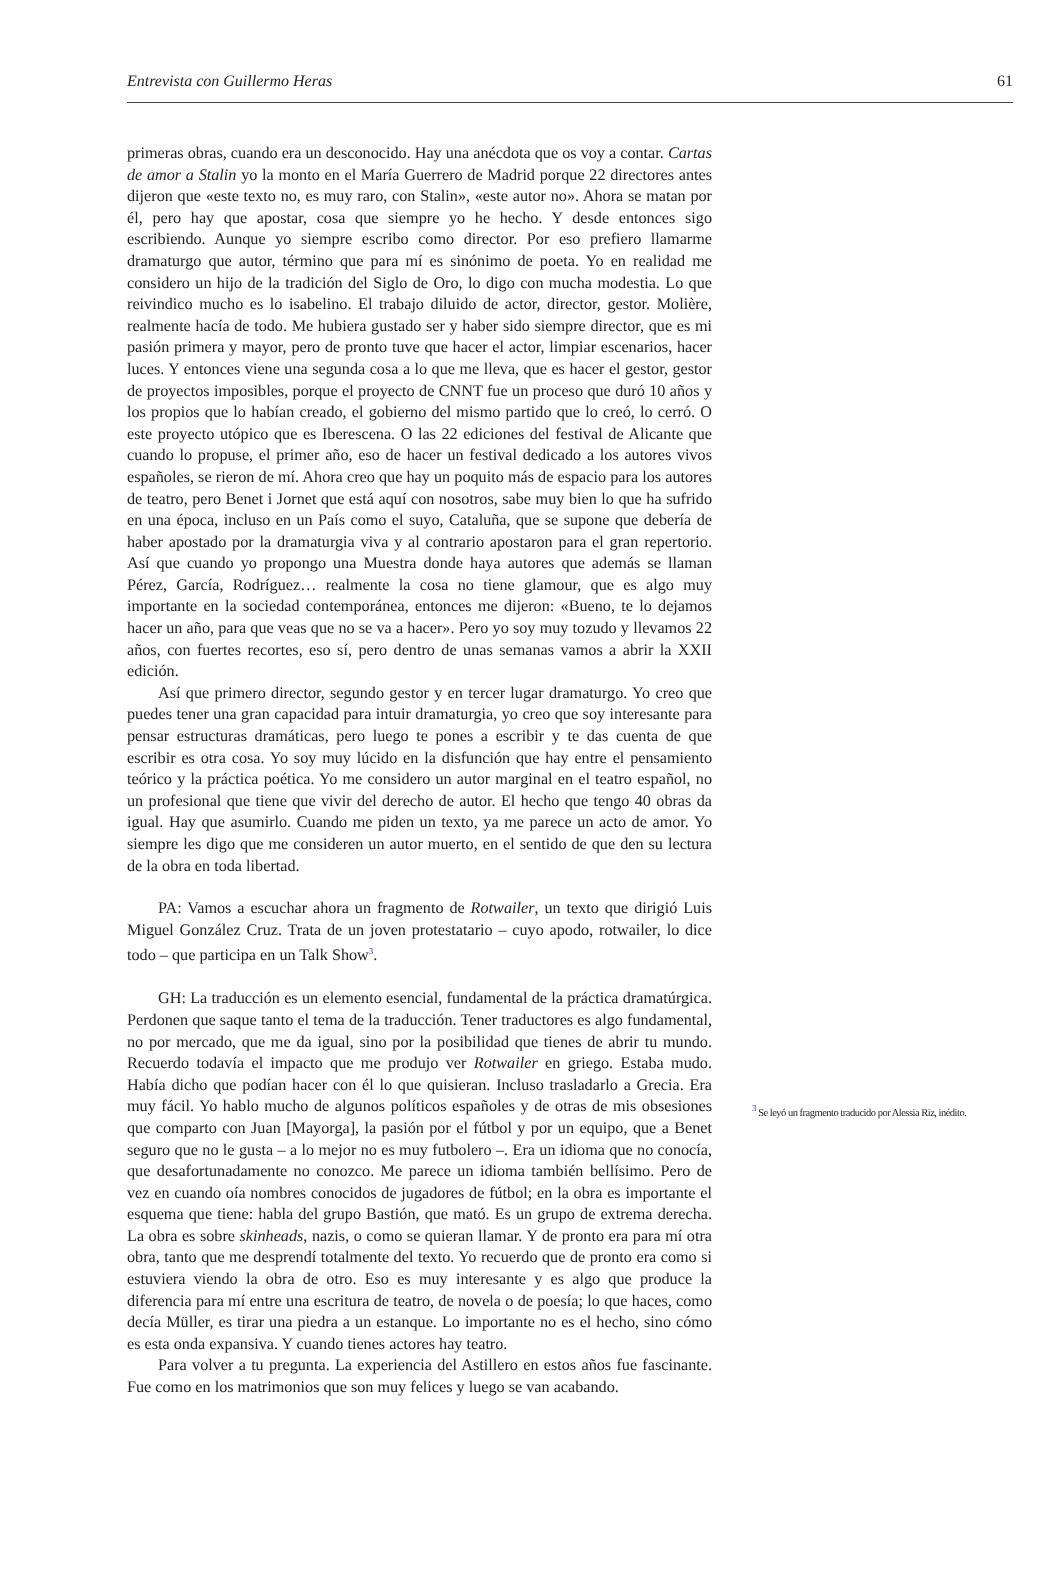Entrevista con Guillermo Heras 61
primeras obras, cuando era un desconocido. Hay una anécdota que os voy a contar. Cartas de amor a Stalin yo la monto en el María Guerrero de Madrid porque 22 directores antes dijeron que «este texto no, es muy raro, con Stalin», «este autor no». Ahora se matan por él, pero hay que apostar, cosa que siempre yo he hecho. Y desde entonces sigo escribiendo. Aunque yo siempre escribo como director. Por eso prefiero llamarme dramaturgo que autor, término que para mí es sinónimo de poeta. Yo en realidad me considero un hijo de la tradición del Siglo de Oro, lo digo con mucha modestia. Lo que reivindico mucho es lo isabelino. El trabajo diluido de actor, director, gestor. Molière, realmente hacía de todo. Me hubiera gustado ser y haber sido siempre director, que es mi pasión primera y mayor, pero de pronto tuve que hacer el actor, limpiar escenarios, hacer luces. Y entonces viene una segunda cosa a lo que me lleva, que es hacer el gestor, gestor de proyectos imposibles, porque el proyecto de CNNT fue un proceso que duró 10 años y los propios que lo habían creado, el gobierno del mismo partido que lo creó, lo cerró. O este proyecto utópico que es Iberescena. O las 22 ediciones del festival de Alicante que cuando lo propuse, el primer año, eso de hacer un festival dedicado a los autores vivos españoles, se rieron de mí. Ahora creo que hay un poquito más de espacio para los autores de teatro, pero Benet i Jornet que está aquí con nosotros, sabe muy bien lo que ha sufrido en una época, incluso en un País como el suyo, Cataluña, que se supone que debería de haber apostado por la dramaturgia viva y al contrario apostaron para el gran repertorio. Así que cuando yo propongo una Muestra donde haya autores que además se llaman Pérez, García, Rodríguez… realmente la cosa no tiene glamour, que es algo muy importante en la sociedad contemporánea, entonces me dijeron: «Bueno, te lo dejamos hacer un año, para que veas que no se va a hacer». Pero yo soy muy tozudo y llevamos 22 años, con fuertes recortes, eso sí, pero dentro de unas semanas vamos a abrir la XXII edición.
Así que primero director, segundo gestor y en tercer lugar dramaturgo. Yo creo que puedes tener una gran capacidad para intuir dramaturgia, yo creo que soy interesante para pensar estructuras dramáticas, pero luego te pones a escribir y te das cuenta de que escribir es otra cosa. Yo soy muy lúcido en la disfunción que hay entre el pensamiento teórico y la práctica poética. Yo me considero un autor marginal en el teatro español, no un profesional que tiene que vivir del derecho de autor. El hecho que tengo 40 obras da igual. Hay que asumirlo. Cuando me piden un texto, ya me parece un acto de amor. Yo siempre les digo que me consideren un autor muerto, en el sentido de que den su lectura de la obra en toda libertad.
PA: Vamos a escuchar ahora un fragmento de Rotwailer, un texto que dirigió Luis Miguel González Cruz. Trata de un joven protestatario – cuyo apodo, rotwailer, lo dice todo – que participa en un Talk Show<sup>3</sup>.
GH: La traducción es un elemento esencial, fundamental de la práctica dramatúrgica. Perdonen que saque tanto el tema de la traducción. Tener traductores es algo fundamental, no por mercado, que me da igual, sino por la posibilidad que tienes de abrir tu mundo. Recuerdo todavía el impacto que me produjo ver Rotwailer en griego. Estaba mudo. Había dicho que podían hacer con él lo que quisieran. Incluso trasladarlo a Grecia. Era muy fácil. Yo hablo mucho de algunos políticos españoles y de otras de mis obsesiones que comparto con Juan [Mayorga], la pasión por el fútbol y por un equipo, que a Benet seguro que no le gusta – a lo mejor no es muy futbolero –. Era un idioma que no conocía, que desafortunadamente no conozco. Me parece un idioma también bellísimo. Pero de vez en cuando oía nombres conocidos de jugadores de fútbol; en la obra es importante el esquema que tiene: habla del grupo Bastión, que mató. Es un grupo de extrema derecha. La obra es sobre skinheads, nazis, o como se quieran llamar. Y de pronto era para mí otra obra, tanto que me desprendí totalmente del texto. Yo recuerdo que de pronto era como si estuviera viendo la obra de otro. Eso es muy interesante y es algo que produce la diferencia para mí entre una escritura de teatro, de novela o de poesía; lo que haces, como decía Müller, es tirar una piedra a un estanque. Lo importante no es el hecho, sino cómo es esta onda expansiva. Y cuando tienes actores hay teatro.
Para volver a tu pregunta. La experiencia del Astillero en estos años fue fascinante. Fue como en los matrimonios que son muy felices y luego se van acabando.
<sup>3</sup> Se leyó un fragmento traducido por Alessia Riz, inédito.